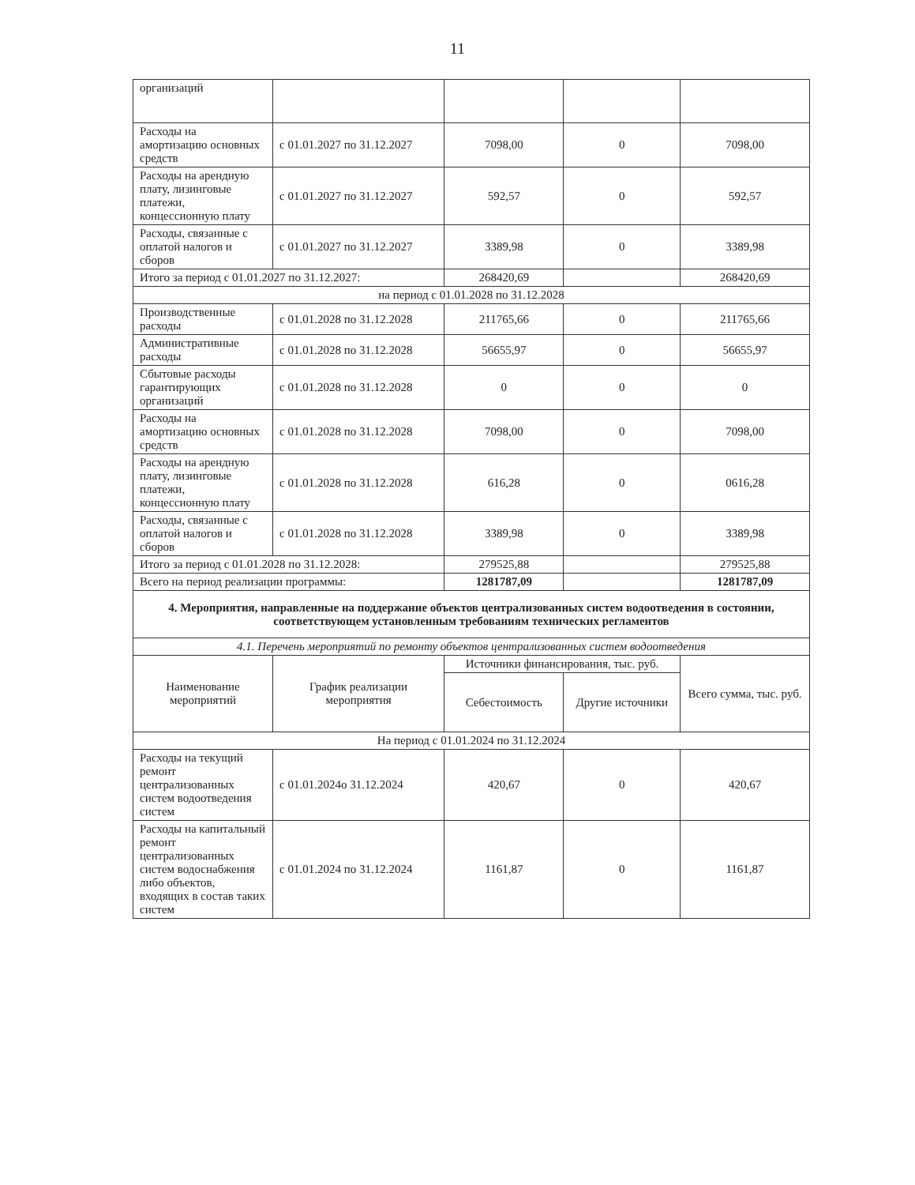11
| организаций | | | | |
| Расходы на амортизацию основных средств | с 01.01.2027 по 31.12.2027 | 7098,00 | 0 | 7098,00 |
| Расходы на арендную плату, лизинговые платежи, концессионную плату | с 01.01.2027 по 31.12.2027 | 592,57 | 0 | 592,57 |
| Расходы, связанные с оплатой налогов и сборов | с 01.01.2027 по 31.12.2027 | 3389,98 | 0 | 3389,98 |
| Итого за период с 01.01.2027 по 31.12.2027: | | 268420,69 | | 268420,69 |
| на период с 01.01.2028 по 31.12.2028 | | | | |
| Производственные расходы | с 01.01.2028 по 31.12.2028 | 211765,66 | 0 | 211765,66 |
| Административные расходы | с 01.01.2028 по 31.12.2028 | 56655,97 | 0 | 56655,97 |
| Сбытовые расходы гарантирующих организаций | с 01.01.2028 по 31.12.2028 | 0 | 0 | 0 |
| Расходы на амортизацию основных средств | с 01.01.2028 по 31.12.2028 | 7098,00 | 0 | 7098,00 |
| Расходы на арендную плату, лизинговые платежи, концессионную плату | с 01.01.2028 по 31.12.2028 | 616,28 | 0 | 0616,28 |
| Расходы, связанные с оплатой налогов и сборов | с 01.01.2028 по 31.12.2028 | 3389,98 | 0 | 3389,98 |
| Итого за период с 01.01.2028 по 31.12.2028: | | 279525,88 | | 279525,88 |
| Всего на период реализации программы: | | 1281787,09 | | 1281787,09 |
| 4. Мероприятия, направленные на поддержание объектов централизованных систем водоотведения в состоянии, соответствующем установленным требованиям технических регламентов | | | | |
| 4.1. Перечень мероприятий по ремонту объектов централизованных систем водоотведения | | | | |
| Наименование мероприятий | График реализации мероприятия | Источники финансирования, тыс. руб. | | Всего сумма, тыс. руб. |
| | | Себестоимость | Другие источники | |
| На период с 01.01.2024 по 31.12.2024 | | | | |
| Расходы на текущий ремонт централизованных систем водоотведения систем | с 01.01.2024о 31.12.2024 | 420,67 | 0 | 420,67 |
| Расходы на капитальный ремонт централизованных систем водоснабжения либо объектов, входящих в состав таких систем | с 01.01.2024 по 31.12.2024 | 1161,87 | 0 | 1161,87 |